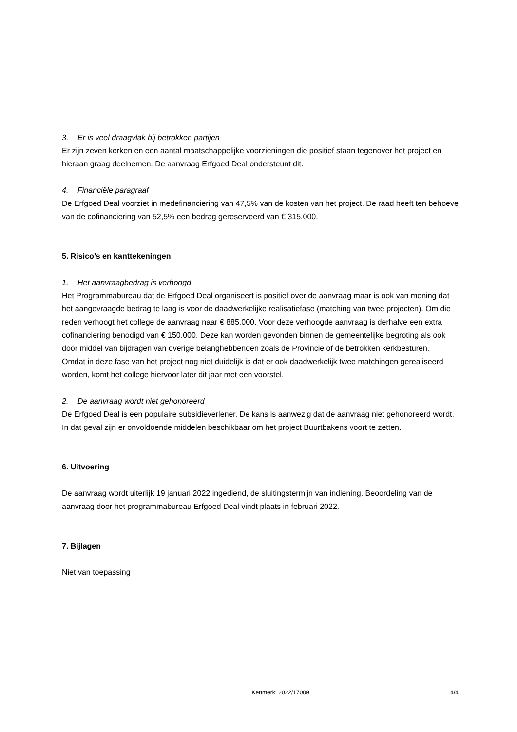3. Er is veel draagvlak bij betrokken partijen
Er zijn zeven kerken en een aantal maatschappelijke voorzieningen die positief staan tegenover het project en hieraan graag deelnemen. De aanvraag Erfgoed Deal ondersteunt dit.
4. Financiële paragraaf
De Erfgoed Deal voorziet in medefinanciering van 47,5% van de kosten van het project. De raad heeft ten behoeve van de cofinanciering van 52,5% een bedrag gereserveerd van € 315.000.
5. Risico’s en kanttekeningen
1. Het aanvraagbedrag is verhoogd
Het Programmabureau dat de Erfgoed Deal organiseert is positief over de aanvraag maar is ook van mening dat het aangevraagde bedrag te laag is voor de daadwerkelijke realisatiefase (matching van twee projecten). Om die reden verhoogt het college de aanvraag naar € 885.000. Voor deze verhoogde aanvraag is derhalve een extra cofinanciering benodigd van € 150.000. Deze kan worden gevonden binnen de gemeentelijke begroting als ook door middel van bijdragen van overige belanghebbenden zoals de Provincie of de betrokken kerkbesturen.
Omdat in deze fase van het project nog niet duidelijk is dat er ook daadwerkelijk twee matchingen gerealiseerd worden, komt het college hiervoor later dit jaar met een voorstel.
2. De aanvraag wordt niet gehonoreerd
De Erfgoed Deal is een populaire subsidieverlener. De kans is aanwezig dat de aanvraag niet gehonoreerd wordt. In dat geval zijn er onvoldoende middelen beschikbaar om het project Buurtbakens voort te zetten.
6. Uitvoering
De aanvraag wordt uiterlijk 19 januari 2022 ingediend, de sluitingstermijn van indiening. Beoordeling van de aanvraag door het programmabureau Erfgoed Deal vindt plaats in februari 2022.
7. Bijlagen
Niet van toepassing
Kenmerk: 2022/17009 4/4